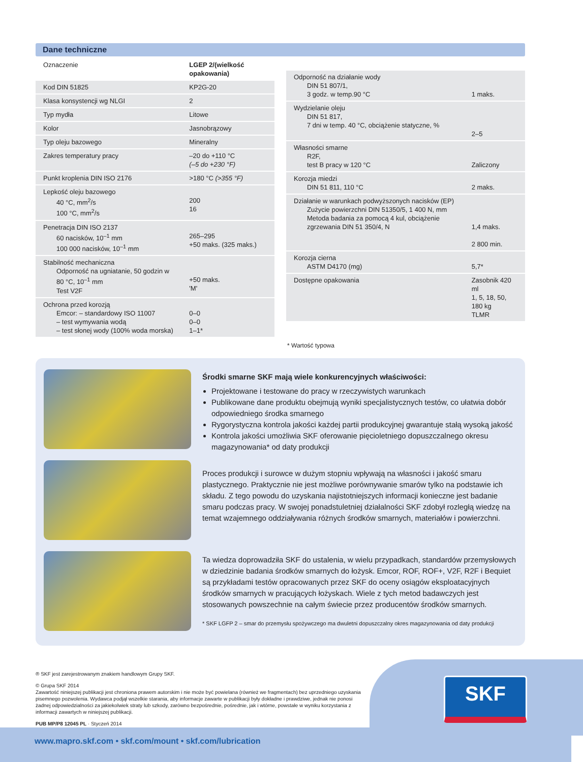Dane techniczne
| Oznaczenie | LGEP 2/(wielkość opakowania) |
| --- | --- |
| Kod DIN 51825 | KP2G-20 |
| Klasa konsystencji wg NLGI | 2 |
| Typ mydła | Litowe |
| Kolor | Jasnobrązowy |
| Typ oleju bazowego | Mineralny |
| Zakres temperatury pracy | –20 do +110 °C (–5 do +230 °F) |
| Punkt kroplenia DIN ISO 2176 | >180 °C (>355 °F) |
| Lepkość oleju bazowego 40 °C, mm<sup>2</sup>/s 100 °C, mm<sup>2</sup>/s | 200 16 |
| Penetracja DIN ISO 2137 60 nacisków, 10<sup>–1</sup> mm 100 000 nacisków, 10<sup>–1</sup> mm | 265–295 +50 maks. (325 maks.) |
| Stabilność mechaniczna Odporność na ugniatanie, 50 godzin w 80 °C, 10<sup>–1</sup> mm Test V2F | +50 maks. 'M' |
| Ochrona przed korozją Emcor: – standardowy ISO 11007 – test wymywania wodą – test słonej wody (100% woda morska) | 0–0 0–0 1–1* |
| Odporność na działanie wody DIN 51 807/1, 3 godz. w temp.90 °C | 1 maks. |
| Wydzielanie oleju DIN 51 817, 7 dni w temp. 40 °C, obciążenie statyczne, % | 2–5 |
| Własności smarne R2F, test B pracy w 120 °C | Zaliczony |
| Korozja miedzi DIN 51 811, 110 °C | 2 maks. |
| Działanie w warunkach podwyższonych nacisków (EP) Zużycie powierzchni DIN 51350/5, 1 400 N, mm Metoda badania za pomocą 4 kul, obciążenie zgrzewania DIN 51 350/4, N | 1,4 maks. 2 800 min. |
| Korozja cierna ASTM D4170 (mg) | 5,7* |
| Dostępne opakowania | Zasobnik 420 ml 1, 5, 18, 50, 180 kg TLMR |
* Wartość typowa
Środki smarne SKF mają wiele konkurencyjnych właściwości:
Projektowane i testowane do pracy w rzeczywistych warunkach
Publikowane dane produktu obejmują wyniki specjalistycznych testów, co ułatwia dobór odpowiedniego środka smarnego
Rygorystyczna kontrola jakości każdej partii produkcyjnej gwarantuje stałą wysoką jakość
Kontrola jakości umożliwia SKF oferowanie pięcioletniego dopuszczalnego okresu magazynowania* od daty produkcji
Proces produkcji i surowce w dużym stopniu wpływają na własności i jakość smaru plastycznego. Praktycznie nie jest możliwe porównywanie smarów tylko na podstawie ich składu. Z tego powodu do uzyskania najistotniejszych informacji konieczne jest badanie smaru podczas pracy. W swojej ponadstuletniej działalności SKF zdobył rozległą wiedzę na temat wzajemnego oddziaływania różnych środków smarnych, materiałów i powierzchni.
Ta wiedza doprowadziła SKF do ustalenia, w wielu przypadkach, standardów przemysłowych w dziedzinie badania środków smarnych do łożysk. Emcor, ROF, ROF+, V2F, R2F i Bequiet są przykładami testów opracowanych przez SKF do oceny osiągów eksploatacyjnych środków smarnych w pracujących łożyskach. Wiele z tych metod badawczych jest stosowanych powszechnie na całym świecie przez producentów środków smarnych.
* SKF LGFP 2 – smar do przemysłu spożywczego ma dwuletni dopuszczalny okres magazynowania od daty produkcji
® SKF jest zarejestrowanym znakiem handlowym Grupy SKF.
© Grupa SKF 2014
Zawartość niniejszej publikacji jest chroniona prawem autorskim i nie może być powielana (również we fragmentach) bez uprzedniego uzyskania pisemnego pozwolenia. Wydawca podjął wszelkie starania, aby informacje zawarte w publikacji były dokładne i prawdziwe, jednak nie ponosi żadnej odpowiedzialności za jakiekolwiek straty lub szkody, zarówno bezpośrednie, pośrednie, jak i wtórne, powstałe w wyniku korzystania z informacji zawartych w niniejszej publikacji.
PUB MP/P8 12045 PL · Styczeń 2014
SKF
www.mapro.skf.com • skf.com/mount • skf.com/lubrication